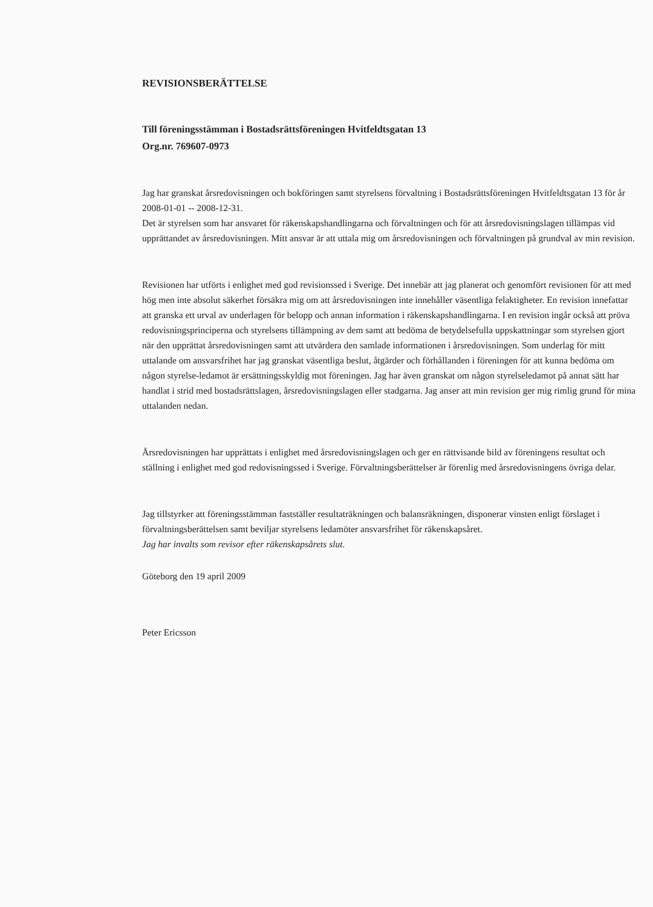REVISIONSBERÄTTELSE
Till föreningsstämman i Bostadsrättsföreningen Hvitfeldtsgatan 13
Org.nr. 769607-0973
Jag har granskat årsredovisningen och bokföringen samt styrelsens förvaltning i Bostadsrättsföreningen Hvitfeldtsgatan 13 för år 2008-01-01 -- 2008-12-31.
Det är styrelsen som har ansvaret för räkenskapshandlingarna och förvaltningen och för att årsredovisningslagen tillämpas vid upprättandet av årsredovisningen. Mitt ansvar är att uttala mig om årsredovisningen och förvaltningen på grundval av min revision.
Revisionen har utförts i enlighet med god revisionssed i Sverige. Det innebär att jag planerat och genomfört revisionen för att med hög men inte absolut säkerhet försäkra mig om att årsredovisningen inte innehåller väsentliga felaktigheter. En revision innefattar att granska ett urval av underlagen för belopp och annan information i räkenskapshandlingarna. I en revision ingår också att pröva redovisningsprinciperna och styrelsens tillämpning av dem samt att bedöma de betydelsefulla uppskattningar som styrelsen gjort när den upprättat årsredovisningen samt att utvärdera den samlade informationen i årsredovisningen. Som underlag för mitt uttalande om ansvarsfrihet har jag granskat väsentliga beslut, åtgärder och förhållanden i föreningen för att kunna bedöma om någon styrelse-ledamot är ersättningsskyldig mot föreningen. Jag har även granskat om någon styrelseledamot på annat sätt har handlat i strid med bostadsrättslagen, årsredovisningslagen eller stadgarna. Jag anser att min revision ger mig rimlig grund för mina uttalanden nedan.
Årsredovisningen har upprättats i enlighet med årsredovisningslagen och ger en rättvisande bild av föreningens resultat och ställning i enlighet med god redovisningssed i Sverige. Förvaltningsberättelser är förenlig med årsredovisningens övriga delar.
Jag tillstyrker att föreningsstämman fastställer resultaträkningen och balansräkningen, disponerar vinsten enligt förslaget i förvaltningsberättelsen samt beviljar styrelsens ledamöter ansvarsfrihet för räkenskapsåret.
Jag har invalts som revisor efter räkenskapsårets slut.
Göteborg den 19 april 2009
Peter Ericsson